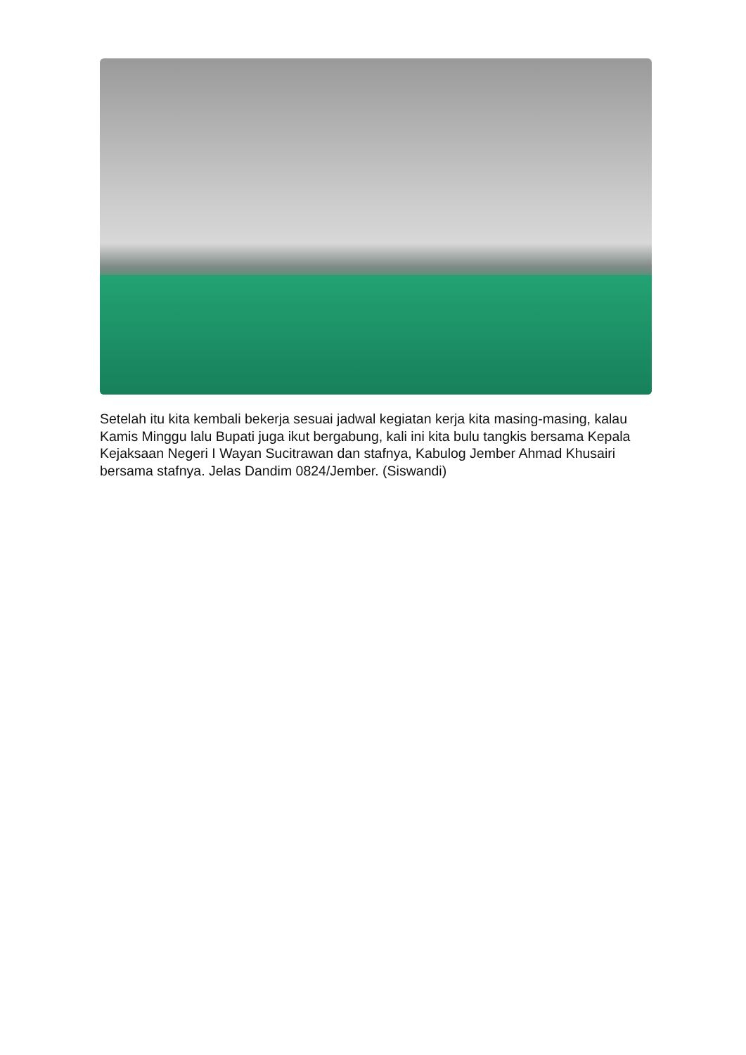Setelah itu kita kembali bekerja sesuai jadwal kegiatan kerja kita masing-masing, kalau Kamis Minggu lalu Bupati juga ikut bergabung, kali ini kita bulu tangkis bersama Kepala Kejaksaan Negeri I Wayan Sucitrawan dan stafnya, Kabulog Jember Ahmad Khusairi bersama stafnya. Jelas Dandim 0824/Jember. (Siswandi)